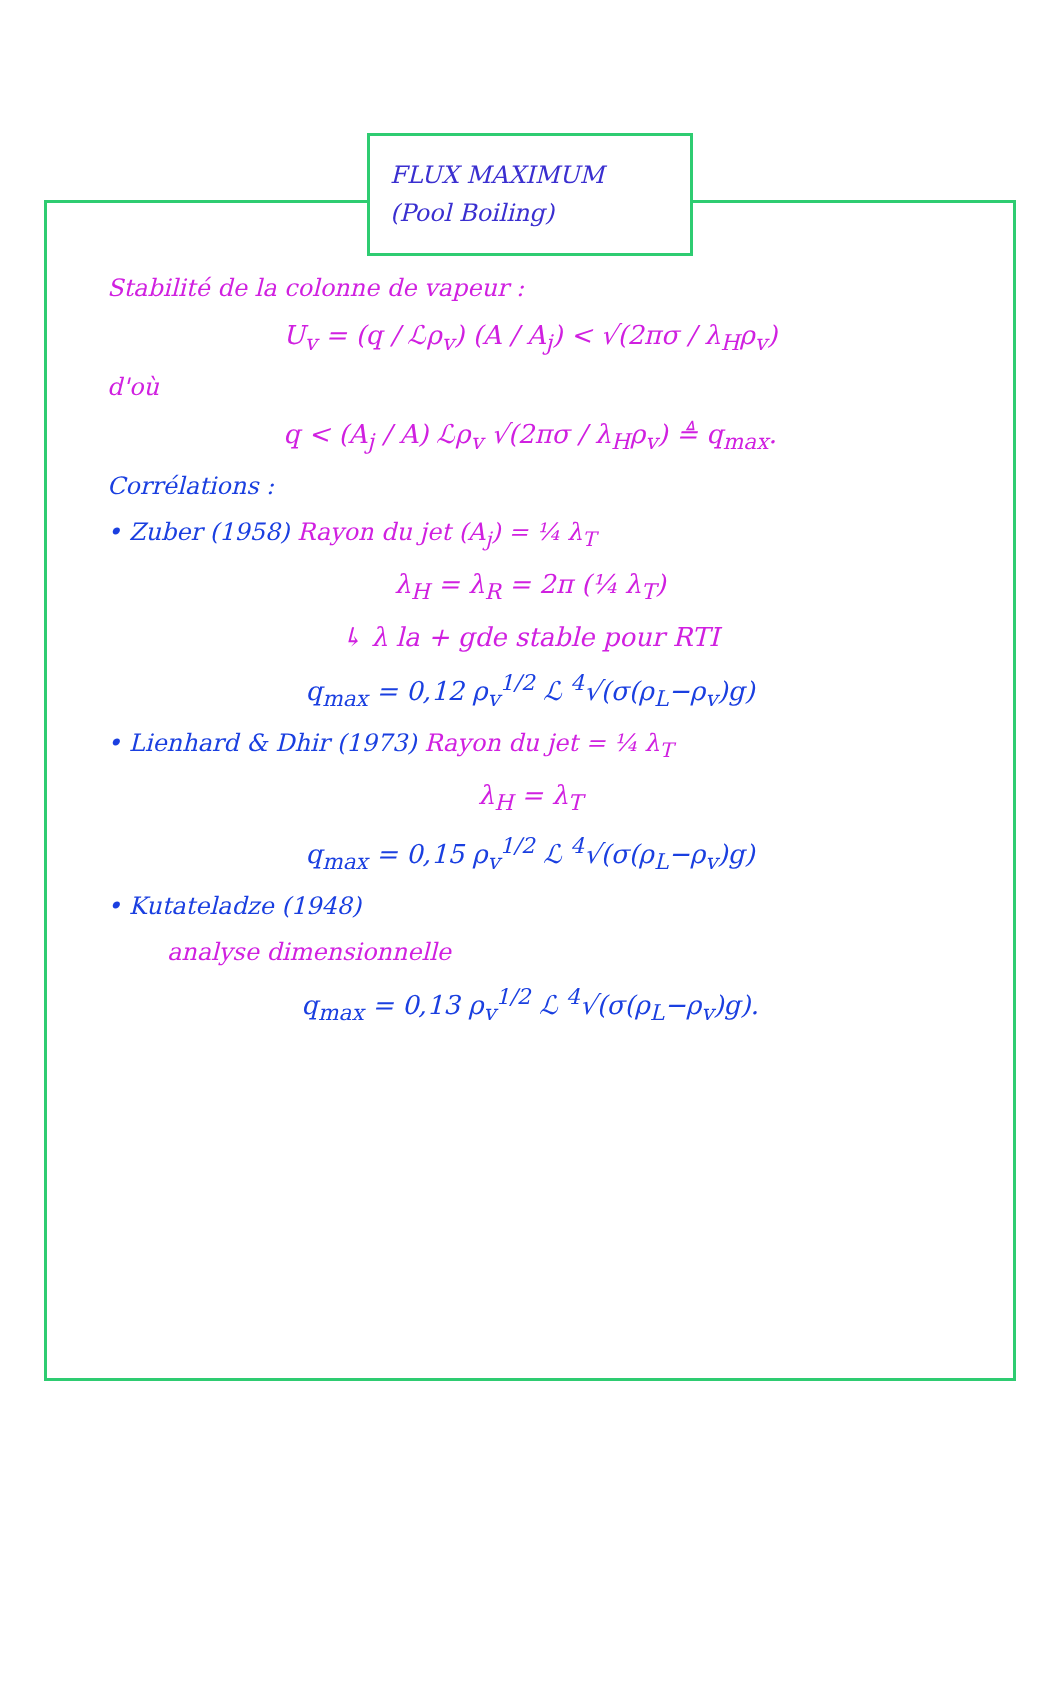FLUX MAXIMUM
(Pool Boiling)
Stabilité de la colonne de vapeur :
U<sub>v</sub> = (q / ℒρ<sub>v</sub>) (A / A<sub>j</sub>) < √(2πσ / λ<sub>H</sub>ρ<sub>v</sub>)
d'où
q < (A<sub>j</sub> / A) ℒρ<sub>v</sub> √(2πσ / λ<sub>H</sub>ρ<sub>v</sub>) ≜ q<sub>max</sub>.
Corrélations :
• Zuber (1958) Rayon du jet (A<sub>j</sub>) = ¼ λ<sub>T</sub>
λ<sub>H</sub> = λ<sub>R</sub> = 2π (¼ λ<sub>T</sub>)
↳ λ la + gde stable pour RTI
q<sub>max</sub> = 0,12 ρ<sub>v</sub><sup>1/2</sup> ℒ <sup>4</sup>√(σ(ρ<sub>L</sub>−ρ<sub>v</sub>)g)
• Lienhard & Dhir (1973) Rayon du jet = ¼ λ<sub>T</sub>
λ<sub>H</sub> = λ<sub>T</sub>
q<sub>max</sub> = 0,15 ρ<sub>v</sub><sup>1/2</sup> ℒ <sup>4</sup>√(σ(ρ<sub>L</sub>−ρ<sub>v</sub>)g)
• Kutateladze (1948)
analyse dimensionnelle
q<sub>max</sub> = 0,13 ρ<sub>v</sub><sup>1/2</sup> ℒ <sup>4</sup>√(σ(ρ<sub>L</sub>−ρ<sub>v</sub>)g).